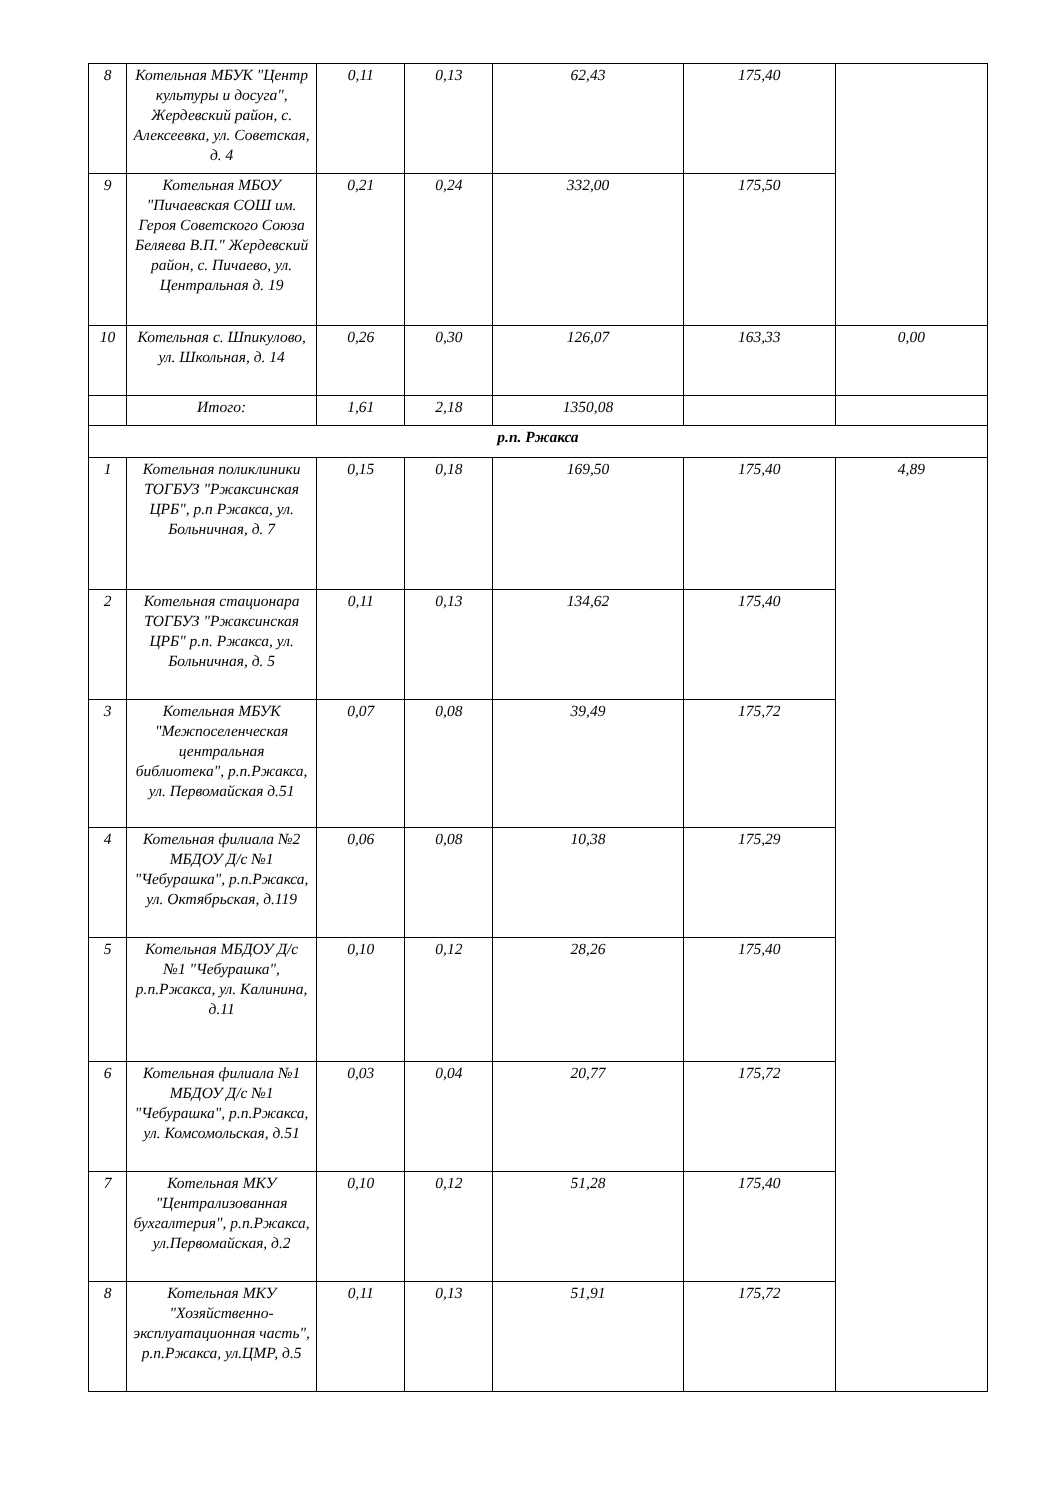| 8 | Котельная МБУК "Центр культуры и досуга", Жердевский район, с. Алексеевка, ул. Советская, д. 4 | 0,11 | 0,13 | 62,43 | 175,40 | |
| 9 | Котельная МБОУ "Пичаевская СОШ им. Героя Советского Союза Беляева В.П." Жердевский район, с. Пичаево, ул. Центральная д. 19 | 0,21 | 0,24 | 332,00 | 175,50 | |
| 10 | Котельная с. Шпикулово, ул. Школьная, д. 14 | 0,26 | 0,30 | 126,07 | 163,33 | 0,00 |
| | Итого: | 1,61 | 2,18 | 1350,08 | | |
| р.п. Ржакса | | | | | | |
| 1 | Котельная поликлиники ТОГБУЗ "Ржаксинская ЦРБ", р.п Ржакса, ул. Больничная, д. 7 | 0,15 | 0,18 | 169,50 | 175,40 | 4,89 |
| 2 | Котельная стационара ТОГБУЗ "Ржаксинская ЦРБ" р.п. Ржакса, ул. Больничная, д. 5 | 0,11 | 0,13 | 134,62 | 175,40 | |
| 3 | Котельная МБУК "Межпоселенческая центральная библиотека", р.п.Ржакса, ул. Первомайская д.51 | 0,07 | 0,08 | 39,49 | 175,72 | |
| 4 | Котельная филиала №2 МБДОУ Д/с №1 "Чебурашка", р.п.Ржакса, ул. Октябрьская, д.119 | 0,06 | 0,08 | 10,38 | 175,29 | |
| 5 | Котельная МБДОУ Д/с №1 "Чебурашка", р.п.Ржакса, ул. Калинина, д.11 | 0,10 | 0,12 | 28,26 | 175,40 | |
| 6 | Котельная филиала №1 МБДОУ Д/с №1 "Чебурашка", р.п.Ржакса, ул. Комсомольская, д.51 | 0,03 | 0,04 | 20,77 | 175,72 | |
| 7 | Котельная МКУ "Централизованная бухгалтерия", р.п.Ржакса, ул.Первомайская, д.2 | 0,10 | 0,12 | 51,28 | 175,40 | |
| 8 | Котельная МКУ "Хозяйственно-эксплуатационная часть", р.п.Ржакса, ул.ЦМР, д.5 | 0,11 | 0,13 | 51,91 | 175,72 | |